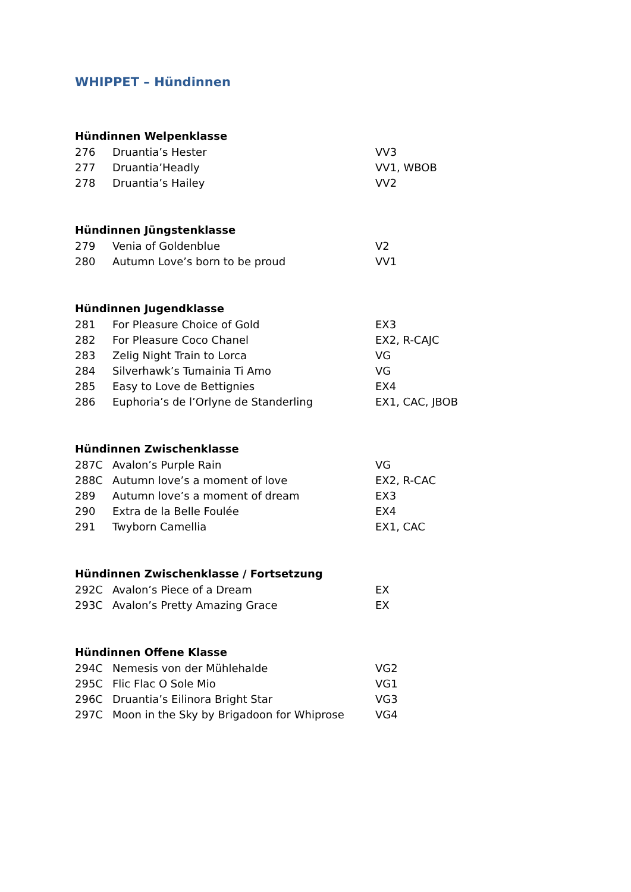WHIPPET – Hündinnen
Hündinnen Welpenklasse
| 276 | Druantia’s Hester | VV3 |
| 277 | Druantia’Headly | VV1, WBOB |
| 278 | Druantia’s Hailey | VV2 |
Hündinnen Jüngstenklasse
| 279 | Venia of Goldenblue | V2 |
| 280 | Autumn Love’s born to be proud | VV1 |
Hündinnen Jugendklasse
| 281 | For Pleasure Choice of Gold | EX3 |
| 282 | For Pleasure Coco Chanel | EX2, R-CAJC |
| 283 | Zelig Night Train to Lorca | VG |
| 284 | Silverhawk’s Tumainia Ti Amo | VG |
| 285 | Easy to Love de Bettignies | EX4 |
| 286 | Euphoria’s de l’Orlyne de Standerling | EX1, CAC, JBOB |
Hündinnen Zwischenklasse
| 287C | Avalon’s Purple Rain | VG |
| 288C | Autumn love’s a moment of love | EX2, R-CAC |
| 289 | Autumn love’s a moment of dream | EX3 |
| 290 | Extra de la Belle Foulée | EX4 |
| 291 | Twyborn Camellia | EX1, CAC |
Hündinnen Zwischenklasse / Fortsetzung
| 292C | Avalon’s Piece of a Dream | EX |
| 293C | Avalon’s Pretty Amazing Grace | EX |
Hündinnen Offene Klasse
| 294C | Nemesis von der Mühlehalde | VG2 |
| 295C | Flic Flac O Sole Mio | VG1 |
| 296C | Druantia’s Eilinora Bright Star | VG3 |
| 297C | Moon in the Sky by Brigadoon for Whiprose | VG4 |